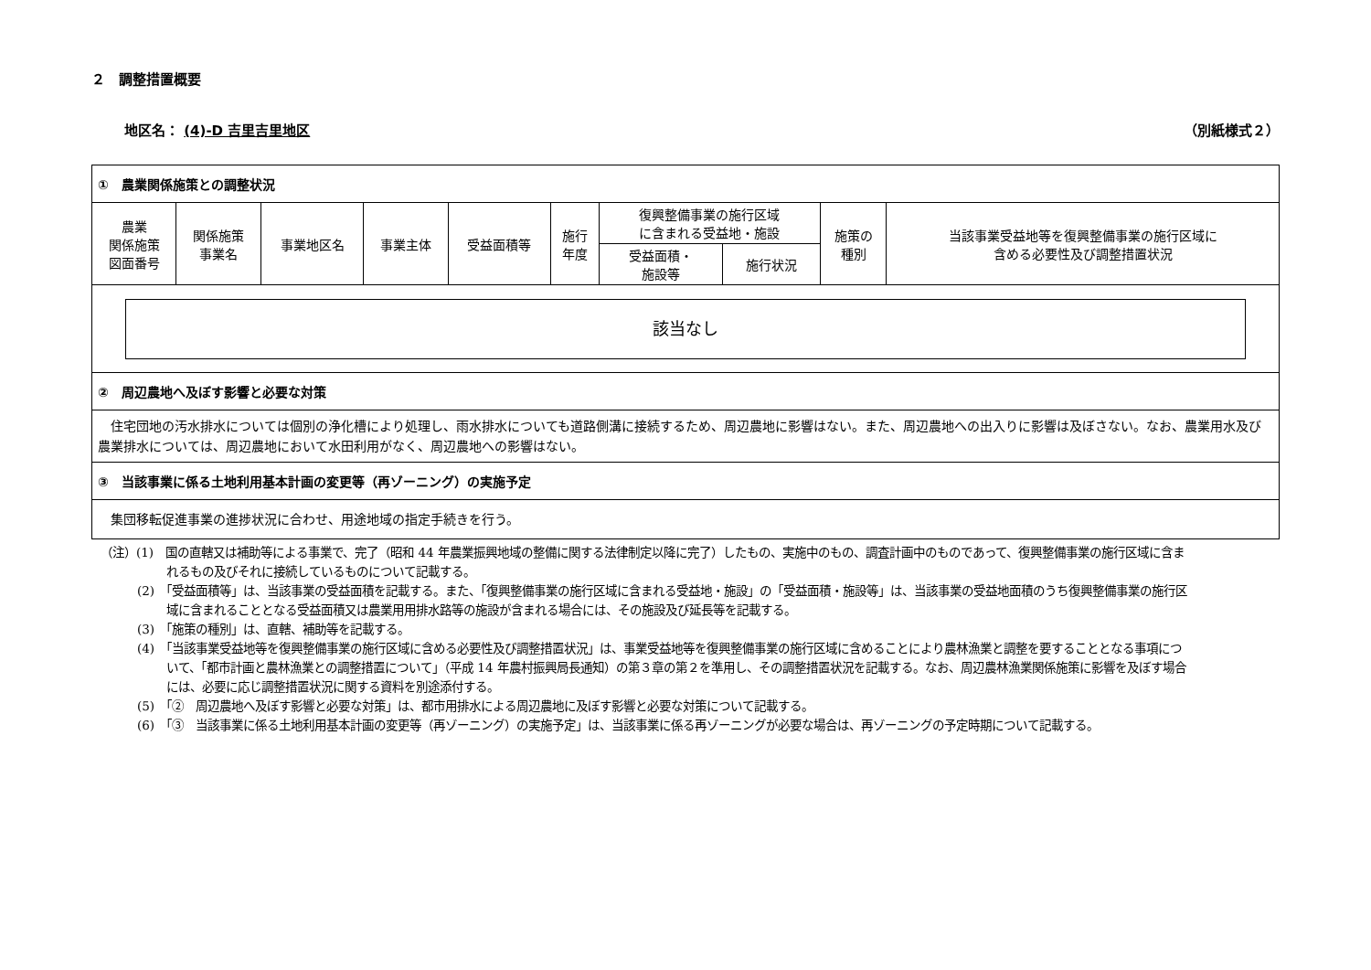２　調整措置概要
地区名： (4)-D 吉里吉里地区 （別紙様式２）
| ① 農業関係施策との調整状況 | | | | | | | | | |
| 農業 関係施策 図面番号 | 関係施策 事業名 | 事業地区名 | 事業主体 | 受益面積等 | 施行 年度 | 復興整備事業の施行区域 に含まれる受益地・施設 | | 施策の 種別 | 当該事業受益地等を復興整備事業の施行区域に 含める必要性及び調整措置状況 |
| | | | | | | 受益面積・ 施設等 | 施行状況 | | |
| 該当なし | | | | | | | | | |
| ② 周辺農地へ及ぼす影響と必要な対策 | | | | | | | | | |
| 住宅団地の汚水排水については個別の浄化槽により処理し、雨水排水についても道路側溝に接続するため、周辺農地に影響はない。また、周辺農地への出入りに影響は及ぼさない。なお、農業用水及び農業排水については、周辺農地において水田利用がなく、周辺農地への影響はない。 | | | | | | | | | |
| ③ 当該事業に係る土地利用基本計画の変更等（再ゾーニング）の実施予定 | | | | | | | | | |
| 集団移転促進事業の進捗状況に合わせ、用途地域の指定手続きを行う。 | | | | | | | | | |
（注）(1)　国の直轄又は補助等による事業で、完了（昭和 44 年農業振興地域の整備に関する法律制定以降に完了）したもの、実施中のもの、調査計画中のものであって、復興整備事業の施行区域に含まれるもの及びそれに接続しているものについて記載する。
(2)　「受益面積等」は、当該事業の受益面積を記載する。また、「復興整備事業の施行区域に含まれる受益地・施設」の「受益面積・施設等」は、当該事業の受益地面積のうち復興整備事業の施行区域に含まれることとなる受益面積又は農業用用排水路等の施設が含まれる場合には、その施設及び延長等を記載する。
(3)　「施策の種別」は、直轄、補助等を記載する。
(4)　「当該事業受益地等を復興整備事業の施行区域に含める必要性及び調整措置状況」は、事業受益地等を復興整備事業の施行区域に含めることにより農林漁業と調整を要することとなる事項について、「都市計画と農林漁業との調整措置について」（平成 14 年農村振興局長通知）の第３章の第２を準用し、その調整措置状況を記載する。なお、周辺農林漁業関係施策に影響を及ぼす場合には、必要に応じ調整措置状況に関する資料を別途添付する。
(5)　「②　周辺農地へ及ぼす影響と必要な対策」は、都市用排水による周辺農地に及ぼす影響と必要な対策について記載する。
(6)　「③　当該事業に係る土地利用基本計画の変更等（再ゾーニング）の実施予定」は、当該事業に係る再ゾーニングが必要な場合は、再ゾーニングの予定時期について記載する。